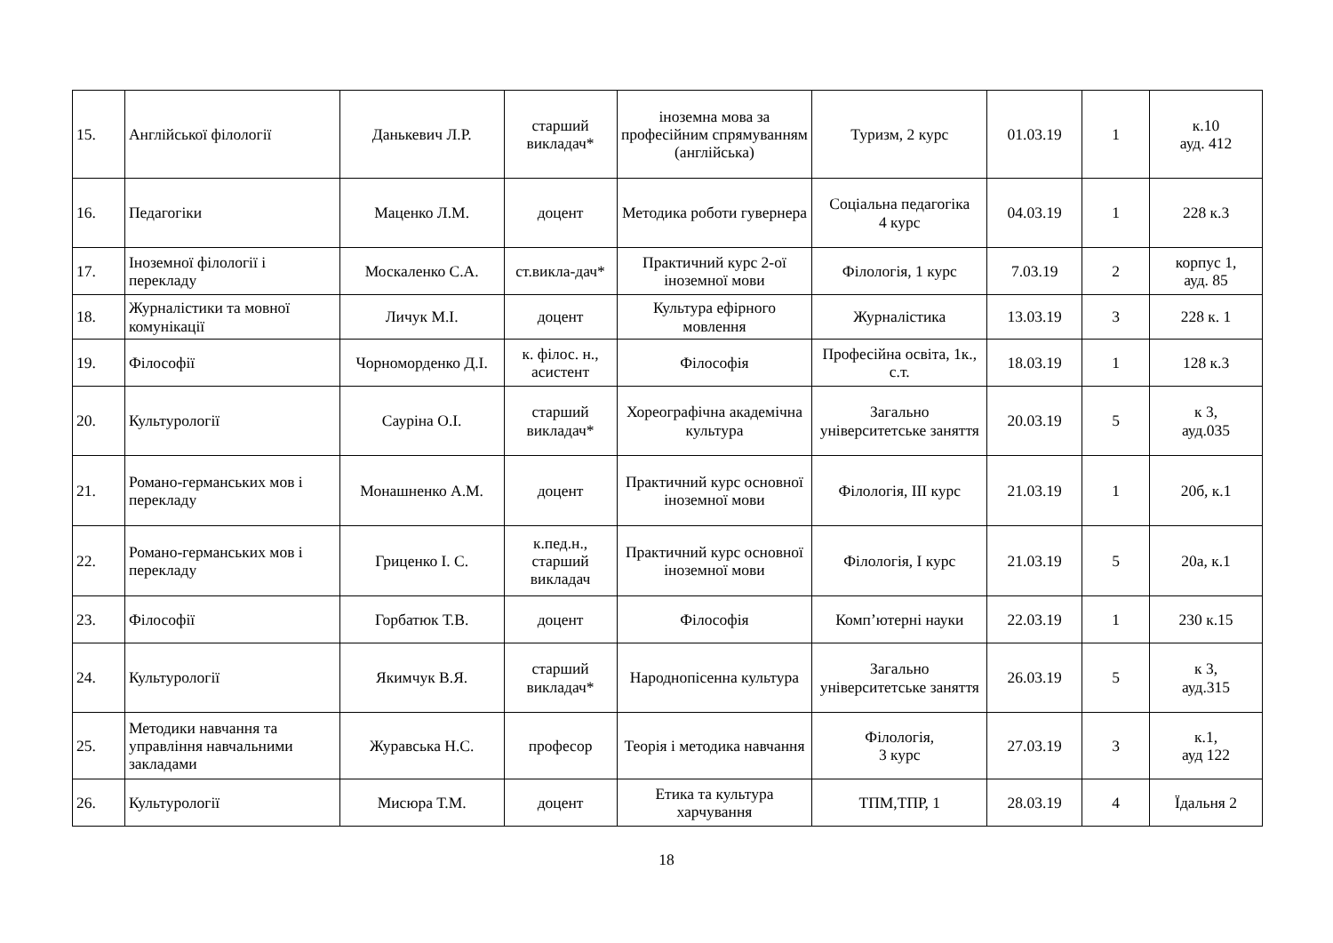| 15. | Англійської філології | Данькевич Л.Р. | старший викладач* | іноземна мова за професійним спрямуванням (англійська) | Туризм, 2 курс | 01.03.19 | 1 | к.10 ауд. 412 |
| 16. | Педагогіки | Маценко Л.М. | доцент | Методика роботи гувернера | Соціальна педагогіка 4 курс | 04.03.19 | 1 | 228 к.3 |
| 17. | Іноземної філології і перекладу | Москаленко С.А. | ст.викла-дач* | Практичний курс 2-ої іноземної мови | Філологія, 1 курс | 7.03.19 | 2 | корпус 1, ауд. 85 |
| 18. | Журналістики та мовної комунікації | Личук М.І. | доцент | Культура ефірного мовлення | Журналістика | 13.03.19 | 3 | 228 к. 1 |
| 19. | Філософії | Чорноморденко Д.І. | к. філос. н., асистент | Філософія | Професійна освіта, 1к., с.т. | 18.03.19 | 1 | 128 к.3 |
| 20. | Культурології | Сауріна О.І. | старший викладач* | Хореографічна академічна культура | Загально університетське заняття | 20.03.19 | 5 | к 3, ауд.035 |
| 21. | Романо-германських мов і перекладу | Монашненко А.М. | доцент | Практичний курс основної іноземної мови | Філологія, ІІІ курс | 21.03.19 | 1 | 20б, к.1 |
| 22. | Романо-германських мов і перекладу | Гриценко І. С. | к.пед.н., старший викладач | Практичний курс основної іноземної мови | Філологія, І курс | 21.03.19 | 5 | 20а, к.1 |
| 23. | Філософії | Горбатюк Т.В. | доцент | Філософія | Комп’ютерні науки | 22.03.19 | 1 | 230 к.15 |
| 24. | Культурології | Якимчук В.Я. | старший викладач* | Народнопісенна культура | Загально університетське заняття | 26.03.19 | 5 | к 3, ауд.315 |
| 25. | Методики навчання та управління навчальними закладами | Журавська Н.С. | професор | Теорія і методика навчання | Філологія, 3 курс | 27.03.19 | 3 | к.1, ауд 122 |
| 26. | Культурології | Мисюра Т.М. | доцент | Етика та культура харчування | ТПМ,ТПР, 1 | 28.03.19 | 4 | Їдальня 2 |
18